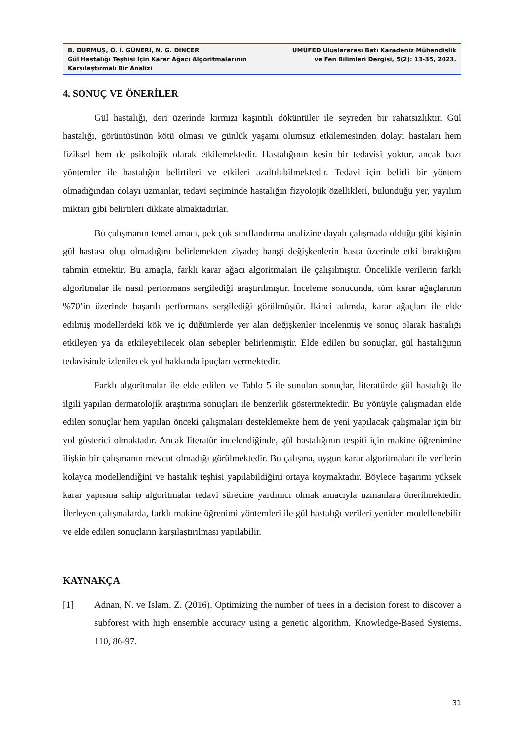B. DURMUŞ, Ö. İ. GÜNERİ, N. G. DİNCER
Gül Hastalığı Teşhisi İçin Karar Ağacı Algoritmalarının Karşılaştırmalı Bir Analizi
UMÜFED Uluslararası Batı Karadeniz Mühendislik
ve Fen Bilimleri Dergisi, 5(2): 13-35, 2023.
4. SONUÇ VE ÖNERİLER
Gül hastalığı, deri üzerinde kırmızı kaşıntılı döküntüler ile seyreden bir rahatsızlıktır. Gül hastalığı, görüntüsünün kötü olması ve günlük yaşamı olumsuz etkilemesinden dolayı hastaları hem fiziksel hem de psikolojik olarak etkilemektedir. Hastalığının kesin bir tedavisi yoktur, ancak bazı yöntemler ile hastalığın belirtileri ve etkileri azaltılabilmektedir. Tedavi için belirli bir yöntem olmadığından dolayı uzmanlar, tedavi seçiminde hastalığın fizyolojik özellikleri, bulunduğu yer, yayılım miktarı gibi belirtileri dikkate almaktadırlar.
Bu çalışmanın temel amacı, pek çok sınıflandırma analizine dayalı çalışmada olduğu gibi kişinin gül hastası olup olmadığını belirlemekten ziyade; hangi değişkenlerin hasta üzerinde etki bıraktığını tahmin etmektir. Bu amaçla, farklı karar ağacı algoritmaları ile çalışılmıştır. Öncelikle verilerin farklı algoritmalar ile nasıl performans sergilediği araştırılmıştır. İnceleme sonucunda, tüm karar ağaçlarının %70’in üzerinde başarılı performans sergilediği görülmüştür. İkinci adımda, karar ağaçları ile elde edilmiş modellerdeki kök ve iç düğümlerde yer alan değişkenler incelenmiş ve sonuç olarak hastalığı etkileyen ya da etkileyebilecek olan sebepler belirlenmiştir. Elde edilen bu sonuçlar, gül hastalığının tedavisinde izlenilecek yol hakkında ipuçları vermektedir.
Farklı algoritmalar ile elde edilen ve Tablo 5 ile sunulan sonuçlar, literatürde gül hastalığı ile ilgili yapılan dermatolojik araştırma sonuçları ile benzerlik göstermektedir. Bu yönüyle çalışmadan elde edilen sonuçlar hem yapılan önceki çalışmaları desteklemekte hem de yeni yapılacak çalışmalar için bir yol gösterici olmaktadır. Ancak literatür incelendiğinde, gül hastalığının tespiti için makine öğrenimine ilişkin bir çalışmanın mevcut olmadığı görülmektedir. Bu çalışma, uygun karar algoritmaları ile verilerin kolayca modellendiğini ve hastalık teşhisi yapılabildiğini ortaya koymaktadır. Böylece başarımı yüksek karar yapısına sahip algoritmalar tedavi sürecine yardımcı olmak amacıyla uzmanlara önerilmektedir. İlerleyen çalışmalarda, farklı makine öğrenimi yöntemleri ile gül hastalığı verileri yeniden modellenebilir ve elde edilen sonuçların karşılaştırılması yapılabilir.
KAYNAKÇA
[1] Adnan, N. ve Islam, Z. (2016), Optimizing the number of trees in a decision forest to discover a subforest with high ensemble accuracy using a genetic algorithm, Knowledge-Based Systems, 110, 86-97.
31